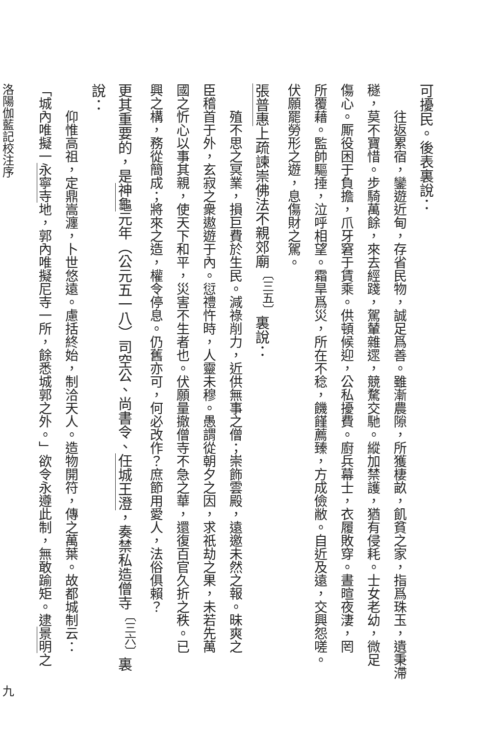可擾民。後表裏說：
往返累宿，鑾遊近甸，存省民物，誠足爲善。雖漸農隙，所獲棲畝，飢貧之家，指爲珠玉，遺秉滯
穟，莫不寶惜。步騎萬餘，來去經踐，駕輦雜遝，競騖交馳。縱加禁護，猶有侵耗。士女老幼，微足
傷心。厮役困于負擔，爪牙窘于賃乘。供頓候迎，公私擾費。廚兵幕士，衣履敗穿。晝暄夜淒，罔
所覆藉。監帥驅捶，泣呼相望。霜旱爲災，所在不稔，饑饉薦臻，方成儉敝。自近及遠，交興怨嗟。
伏願罷勞形之遊，息傷財之駕。
張普惠上疏諫崇佛法不親郊廟<sup>〔三五〕</sup>裏說：
殖不思之冥業，損巨費於生民。減祿削力，近供無事之僧；崇飾雲殿，遠邀未然之報。昧爽之
臣稽首于外，玄寂之衆遨遊于內。愆禮忤時，人靈未穆。愚謂從朝夕之因，求祇劫之果，未若先萬
國之忻心以事其親，使天下和平，災害不生者也。伏願量撤僧寺不急之華，還復百官久折之秩。已
興之構，務從簡成；將來之造，權令停息。仍舊亦可，何必改作？庶節用愛人，法俗俱賴？
更其重要的，是神龜元年（公元五一八）司空公、尚書令、任城王澄，奏禁私造僧寺<sup>〔三六〕</sup>裏說：
仰惟高祖，定鼎嵩瀍，卜世悠遠。慮括終始，制洽天人。造物開符，傳之萬葉。故都城制云：
「城內唯擬一永寧寺地，郭內唯擬尼寺一所，餘悉城郭之外。」欲令永遵此制，無敢踰矩。逮景明之
洛陽伽藍記校注序 九